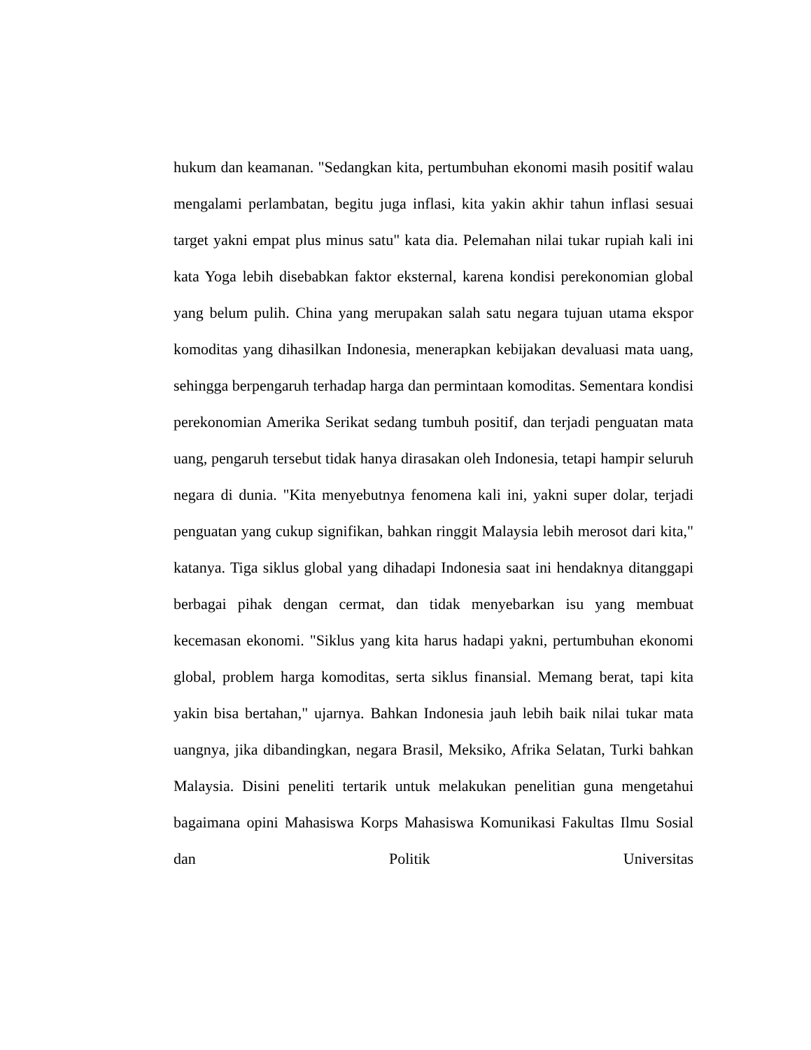hukum dan keamanan. "Sedangkan kita, pertumbuhan ekonomi masih positif walau mengalami perlambatan, begitu juga inflasi, kita yakin akhir tahun inflasi sesuai target yakni empat plus minus satu" kata dia. Pelemahan nilai tukar rupiah kali ini kata Yoga lebih disebabkan faktor eksternal, karena kondisi perekonomian global yang belum pulih. China yang merupakan salah satu negara tujuan utama ekspor komoditas yang dihasilkan Indonesia, menerapkan kebijakan devaluasi mata uang, sehingga berpengaruh terhadap harga dan permintaan komoditas. Sementara kondisi perekonomian Amerika Serikat sedang tumbuh positif, dan terjadi penguatan mata uang, pengaruh tersebut tidak hanya dirasakan oleh Indonesia, tetapi hampir seluruh negara di dunia. "Kita menyebutnya fenomena kali ini, yakni super dolar, terjadi penguatan yang cukup signifikan, bahkan ringgit Malaysia lebih merosot dari kita," katanya. Tiga siklus global yang dihadapi Indonesia saat ini hendaknya ditanggapi berbagai pihak dengan cermat, dan tidak menyebarkan isu yang membuat kecemasan ekonomi. "Siklus yang kita harus hadapi yakni, pertumbuhan ekonomi global, problem harga komoditas, serta siklus finansial. Memang berat, tapi kita yakin bisa bertahan," ujarnya. Bahkan Indonesia jauh lebih baik nilai tukar mata uangnya, jika dibandingkan, negara Brasil, Meksiko, Afrika Selatan, Turki bahkan Malaysia. Disini peneliti tertarik untuk melakukan penelitian guna mengetahui bagaimana opini Mahasiswa Korps Mahasiswa Komunikasi Fakultas Ilmu Sosial dan Politik Universitas